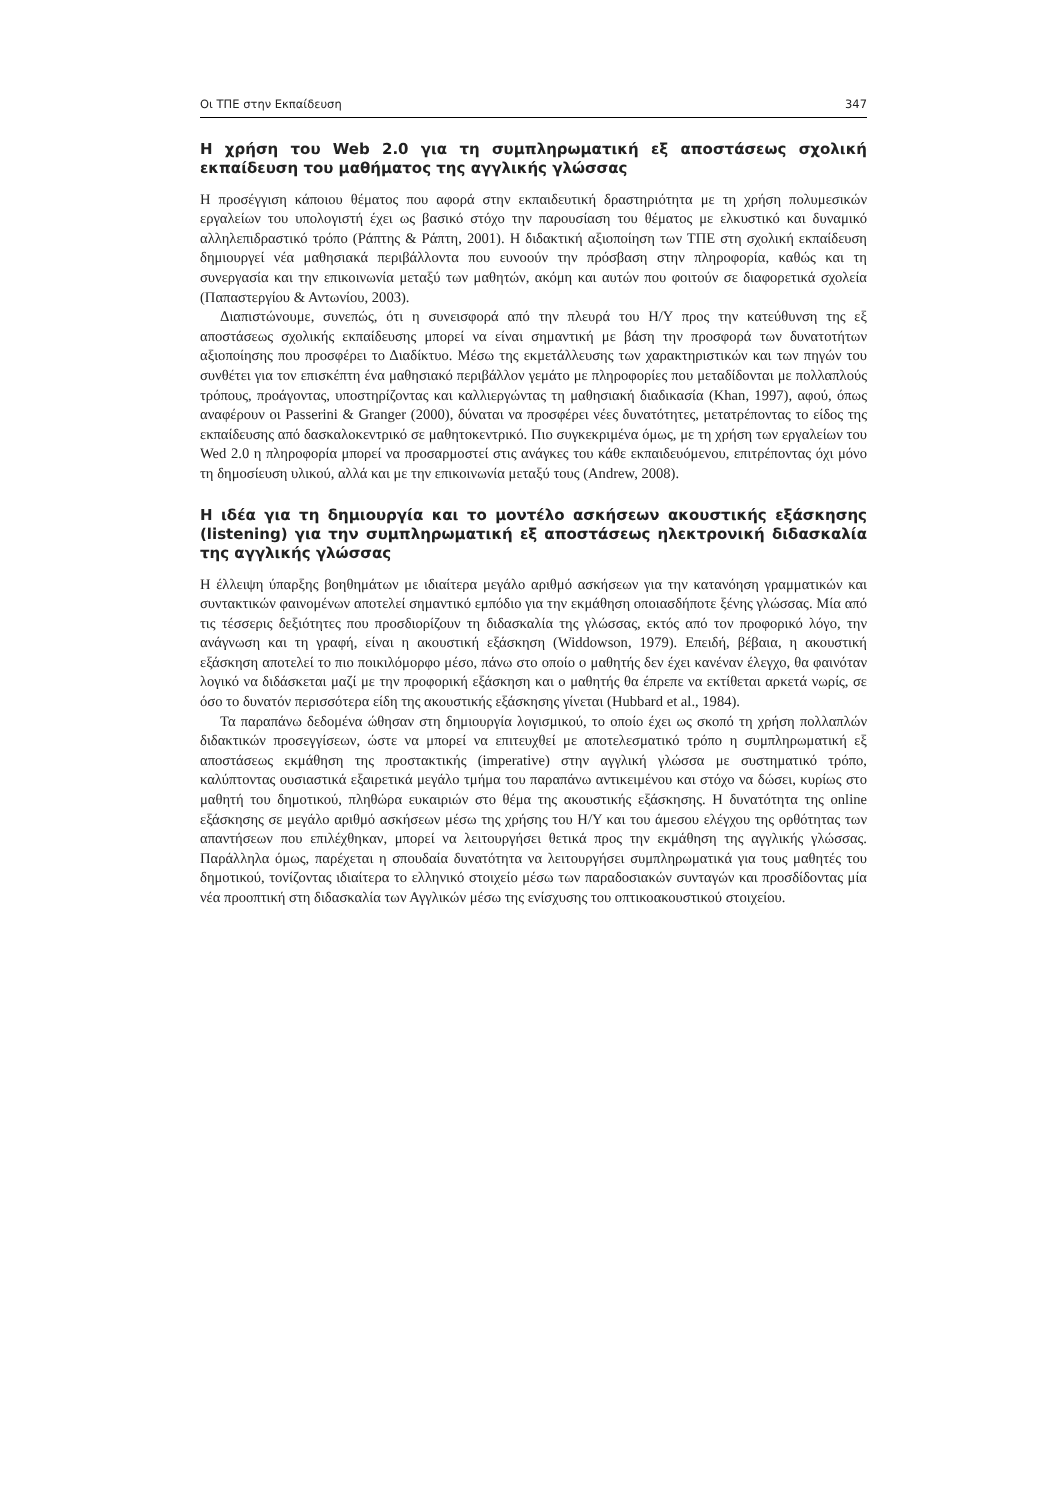Οι ΤΠΕ στην Εκπαίδευση 347
Η χρήση του Web 2.0 για τη συμπληρωματική εξ αποστάσεως σχολική εκπαίδευση του μαθήματος της αγγλικής γλώσσας
Η προσέγγιση κάποιου θέματος που αφορά στην εκπαιδευτική δραστηριότητα με τη χρήση πολυμεσικών εργαλείων του υπολογιστή έχει ως βασικό στόχο την παρουσίαση του θέματος με ελκυστικό και δυναμικό αλληλεπιδραστικό τρόπο (Ράπτης & Ράπτη, 2001). Η διδακτική αξιοποίηση των ΤΠΕ στη σχολική εκπαίδευση δημιουργεί νέα μαθησιακά περιβάλλοντα που ευνοούν την πρόσβαση στην πληροφορία, καθώς και τη συνεργασία και την επικοινωνία μεταξύ των μαθητών, ακόμη και αυτών που φοιτούν σε διαφορετικά σχολεία (Παπαστεργίου & Αντωνίου, 2003).
Διαπιστώνουμε, συνεπώς, ότι η συνεισφορά από την πλευρά του Η/Υ προς την κατεύθυνση της εξ αποστάσεως σχολικής εκπαίδευσης μπορεί να είναι σημαντική με βάση την προσφορά των δυνατοτήτων αξιοποίησης που προσφέρει το Διαδίκτυο. Μέσω της εκμετάλλευσης των χαρακτηριστικών και των πηγών του συνθέτει για τον επισκέπτη ένα μαθησιακό περιβάλλον γεμάτο με πληροφορίες που μεταδίδονται με πολλαπλούς τρόπους, προάγοντας, υποστηρίζοντας και καλλιεργώντας τη μαθησιακή διαδικασία (Khan, 1997), αφού, όπως αναφέρουν οι Passerini & Granger (2000), δύναται να προσφέρει νέες δυνατότητες, μετατρέποντας το είδος της εκπαίδευσης από δασκαλοκεντρικό σε μαθητοκεντρικό. Πιο συγκεκριμένα όμως, με τη χρήση των εργαλείων του Wed 2.0 η πληροφορία μπορεί να προσαρμοστεί στις ανάγκες του κάθε εκπαιδευόμενου, επιτρέποντας όχι μόνο τη δημοσίευση υλικού, αλλά και με την επικοινωνία μεταξύ τους (Andrew, 2008).
Η ιδέα για τη δημιουργία και το μοντέλο ασκήσεων ακουστικής εξάσκησης (listening) για την συμπληρωματική εξ αποστάσεως ηλεκτρονική διδασκαλία της αγγλικής γλώσσας
Η έλλειψη ύπαρξης βοηθημάτων με ιδιαίτερα μεγάλο αριθμό ασκήσεων για την κατανόηση γραμματικών και συντακτικών φαινομένων αποτελεί σημαντικό εμπόδιο για την εκμάθηση οποιασδήποτε ξένης γλώσσας. Μία από τις τέσσερις δεξιότητες που προσδιορίζουν τη διδασκαλία της γλώσσας, εκτός από τον προφορικό λόγο, την ανάγνωση και τη γραφή, είναι η ακουστική εξάσκηση (Widdowson, 1979). Επειδή, βέβαια, η ακουστική εξάσκηση αποτελεί το πιο ποικιλόμορφο μέσο, πάνω στο οποίο ο μαθητής δεν έχει κανέναν έλεγχο, θα φαινόταν λογικό να διδάσκεται μαζί με την προφορική εξάσκηση και ο μαθητής θα έπρεπε να εκτίθεται αρκετά νωρίς, σε όσο το δυνατόν περισσότερα είδη της ακουστικής εξάσκησης γίνεται (Hubbard et al., 1984).
Τα παραπάνω δεδομένα ώθησαν στη δημιουργία λογισμικού, το οποίο έχει ως σκοπό τη χρήση πολλαπλών διδακτικών προσεγγίσεων, ώστε να μπορεί να επιτευχθεί με αποτελεσματικό τρόπο η συμπληρωματική εξ αποστάσεως εκμάθηση της προστακτικής (imperative) στην αγγλική γλώσσα με συστηματικό τρόπο, καλύπτοντας ουσιαστικά εξαιρετικά μεγάλο τμήμα του παραπάνω αντικειμένου και στόχο να δώσει, κυρίως στο μαθητή του δημοτικού, πληθώρα ευκαιριών στο θέμα της ακουστικής εξάσκησης. Η δυνατότητα της online εξάσκησης σε μεγάλο αριθμό ασκήσεων μέσω της χρήσης του Η/Υ και του άμεσου ελέγχου της ορθότητας των απαντήσεων που επιλέχθηκαν, μπορεί να λειτουργήσει θετικά προς την εκμάθηση της αγγλικής γλώσσας. Παράλληλα όμως, παρέχεται η σπουδαία δυνατότητα να λειτουργήσει συμπληρωματικά για τους μαθητές του δημοτικού, τονίζοντας ιδιαίτερα το ελληνικό στοιχείο μέσω των παραδοσιακών συνταγών και προσδίδοντας μία νέα προοπτική στη διδασκαλία των Αγγλικών μέσω της ενίσχυσης του οπτικοακουστικού στοιχείου.